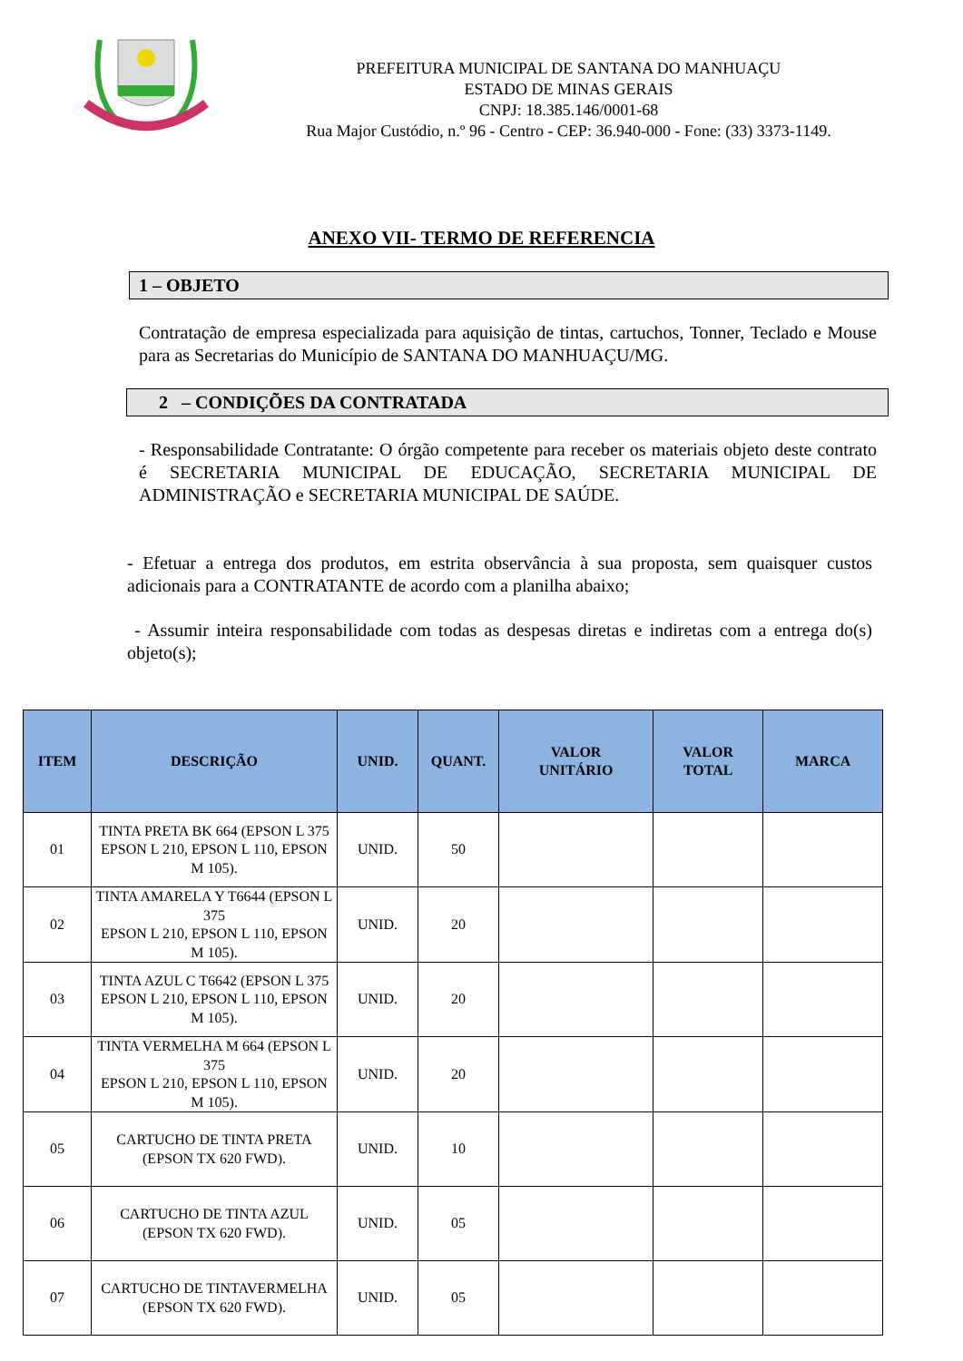PREFEITURA MUNICIPAL DE SANTANA DO MANHUAÇU
ESTADO DE MINAS GERAIS
CNPJ: 18.385.146/0001-68
Rua Major Custódio, n.º 96 - Centro - CEP: 36.940-000 - Fone: (33) 3373-1149.
ANEXO VII- TERMO DE REFERENCIA
1 – OBJETO
Contratação de empresa especializada para aquisição de tintas, cartuchos, Tonner, Teclado e Mouse para as Secretarias do Município de SANTANA DO MANHUAÇU/MG.
2 – CONDIÇÕES DA CONTRATADA
- Responsabilidade Contratante: O órgão competente para receber os materiais objeto deste contrato é SECRETARIA MUNICIPAL DE EDUCAÇÃO, SECRETARIA MUNICIPAL DE ADMINISTRAÇÃO e SECRETARIA MUNICIPAL DE SAÚDE.
- Efetuar a entrega dos produtos, em estrita observância à sua proposta, sem quaisquer custos adicionais para a CONTRATANTE de acordo com a planilha abaixo;
- Assumir inteira responsabilidade com todas as despesas diretas e indiretas com a entrega do(s) objeto(s);
| ITEM | DESCRIÇÃO | UNID. | QUANT. | VALOR UNITÁRIO | VALOR TOTAL | MARCA |
| --- | --- | --- | --- | --- | --- | --- |
| 01 | TINTA PRETA BK 664 (EPSON L 375 EPSON L 210, EPSON L 110, EPSON M 105). | UNID. | 50 | | | |
| 02 | TINTA AMARELA Y T6644 (EPSON L 375 EPSON L 210, EPSON L 110, EPSON M 105). | UNID. | 20 | | | |
| 03 | TINTA AZUL C T6642 (EPSON L 375 EPSON L 210, EPSON L 110, EPSON M 105). | UNID. | 20 | | | |
| 04 | TINTA VERMELHA M 664 (EPSON L 375 EPSON L 210, EPSON L 110, EPSON M 105). | UNID. | 20 | | | |
| 05 | CARTUCHO DE TINTA PRETA (EPSON TX 620 FWD). | UNID. | 10 | | | |
| 06 | CARTUCHO DE TINTA AZUL (EPSON TX 620 FWD). | UNID. | 05 | | | |
| 07 | CARTUCHO DE TINTAVERMELHA (EPSON TX 620 FWD). | UNID. | 05 | | | |